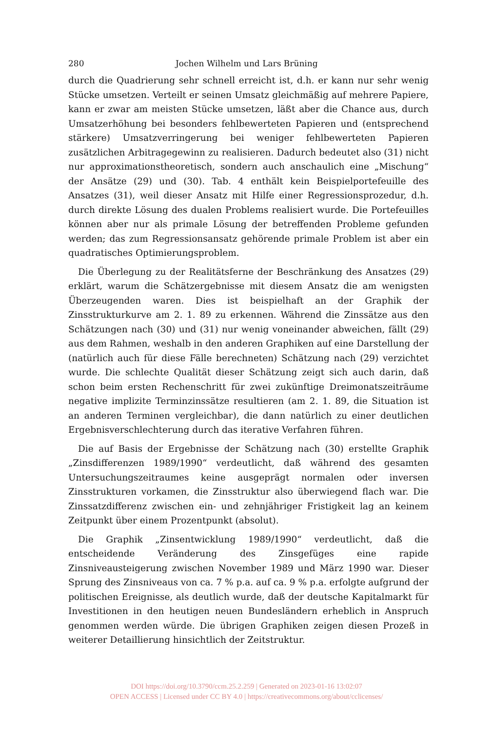280 Jochen Wilhelm und Lars Brüning
durch die Quadrierung sehr schnell erreicht ist, d.h. er kann nur sehr wenig Stücke umsetzen. Verteilt er seinen Umsatz gleichmäßig auf mehrere Papiere, kann er zwar am meisten Stücke umsetzen, läßt aber die Chance aus, durch Umsatzerhöhung bei besonders fehlbewerteten Papieren und (entsprechend stärkere) Umsatzverringerung bei weniger fehlbewerteten Papieren zusätzlichen Arbitragegewinn zu realisieren. Dadurch bedeutet also (31) nicht nur approximationstheoretisch, sondern auch anschaulich eine „Mischung“ der Ansätze (29) und (30). Tab. 4 enthält kein Beispielportefeuille des Ansatzes (31), weil dieser Ansatz mit Hilfe einer Regressionsprozedur, d.h. durch direkte Lösung des dualen Problems realisiert wurde. Die Portefeuilles können aber nur als primale Lösung der betreffenden Probleme gefunden werden; das zum Regressionsansatz gehörende primale Problem ist aber ein quadratisches Optimierungsproblem.
Die Überlegung zu der Realitätsferne der Beschränkung des Ansatzes (29) erklärt, warum die Schätzergebnisse mit diesem Ansatz die am wenigsten Überzeugenden waren. Dies ist beispielhaft an der Graphik der Zinsstrukturkurve am 2. 1. 89 zu erkennen. Während die Zinssätze aus den Schätzungen nach (30) und (31) nur wenig voneinander abweichen, fällt (29) aus dem Rahmen, weshalb in den anderen Graphiken auf eine Darstellung der (natürlich auch für diese Fälle berechneten) Schätzung nach (29) verzichtet wurde. Die schlechte Qualität dieser Schätzung zeigt sich auch darin, daß schon beim ersten Rechenschritt für zwei zukünftige Dreimonatszeiträume negative implizite Terminzinssätze resultieren (am 2. 1. 89, die Situation ist an anderen Terminen vergleichbar), die dann natürlich zu einer deutlichen Ergebnisverschlechterung durch das iterative Verfahren führen.
Die auf Basis der Ergebnisse der Schätzung nach (30) erstellte Graphik „Zinsdifferenzen 1989/1990“ verdeutlicht, daß während des gesamten Untersuchungszeitraumes keine ausgeprägt normalen oder inversen Zinsstrukturen vorkamen, die Zinsstruktur also überwiegend flach war. Die Zinssatzdifferenz zwischen ein- und zehnjähriger Fristigkeit lag an keinem Zeitpunkt über einem Prozentpunkt (absolut).
Die Graphik „Zinsentwicklung 1989/1990“ verdeutlicht, daß die entscheidende Veränderung des Zinsgefüges eine rapide Zinsniveausteigerung zwischen November 1989 und März 1990 war. Dieser Sprung des Zinsniveaus von ca. 7 % p.a. auf ca. 9 % p.a. erfolgte aufgrund der politischen Ereignisse, als deutlich wurde, daß der deutsche Kapitalmarkt für Investitionen in den heutigen neuen Bundesländern erheblich in Anspruch genommen werden würde. Die übrigen Graphiken zeigen diesen Prozeß in weiterer Detaillierung hinsichtlich der Zeitstruktur.
DOI https://doi.org/10.3790/ccm.25.2.259 | Generated on 2023-01-16 13:02:07
OPEN ACCESS | Licensed under CC BY 4.0 | https://creativecommons.org/about/cclicenses/